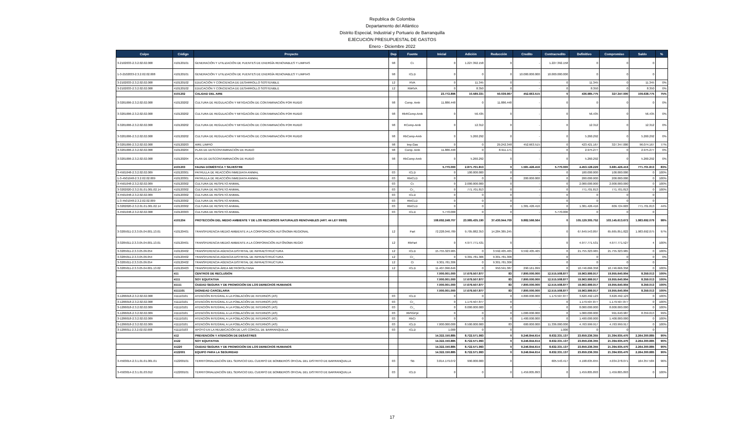Republica de Colombia
Departamento del Atlántico
Distrito Especial, Industrial y Portuario de Barranquilla
EJECUCIÓN PRESUPUESTAL DE GASTOS
Enero - Diciembre 2022
| Cuipo | Código | Proyecto | Dep | Fuente | Inicial | Adición | Reducción | Credito | Contracredito | Definitivo | Compromiso | Saldo | % |
| --- | --- | --- | --- | --- | --- | --- | --- | --- | --- | --- | --- | --- | --- |
| 3-2102033-2.3.2.02.02.008 | 410120101 | GENERACIÓN Y UTILIZACIÓN DE FUENTES DE ENERGÍA RENOVABLES Y LIMPIAS | 98 | Cr. | 0 | 1.227.392.158 | 0 | - | 1.227.392.158 | 0 | 0 | 0 | |
| 1-3-2102033-2.3.2.02.02.008 | 410120101 | GENERACIÓN Y UTILIZACIÓN DE FUENTES DE ENERGÍA RENOVABLES Y LIMPIAS | 98 | ICLD | 0 | 0 | 0 | 10.000.000.000 | 10.000.000.000 | 0 | 0 | 0 | |
| 3-2102033-2.3.2.02.02.008 | 410120102 | EDUCACIÓN Y CONCIENCIA DE DESARROLLO SOSTENIBLE | 12 | RVA | 0 | 11.345 | 0 | - | 0 | 11.345 | 0 | 11.345 | 0% |
| 3-2102033-2.3.2.02.02.008 | 410120102 | EDUCACIÓN Y CONCIENCIA DE DESARROLLO SOSTENIBLE | 12 | RbRVA | 0 | 8.350 | 0 | - | 0 | 8.350 | 0 | 8.350 | 0% |
| | 4101202 | CALIDAD DEL AIRE | | | 23.772.896 | 10.589.331 | 50.039.967 | 452.663.515 | 0 | 436.985.775 | 327.347.000 | 109.638.775 | 75% |
| 3-3201006-2.3.2.02.02.008 | 410120202 | CULTURA DE REGULACIÓN Y MITIGACIÓN DE CONTAMINACIÓN POR RUIDO | 98 | Comp. Amb | 11.886.448 | 0 | 11.886.448 | - | 0 | 0 | 0 | 0 | 0% |
| 3-3201006-2.3.2.02.02.008 | 410120202 | CULTURA DE REGULACIÓN Y MITIGACIÓN DE CONTAMINACIÓN POR RUIDO | 98 | RbRComp-Amb | 0 | 56.435 | 0 | - | 0 | 56.435 | 0 | 56.435 | 0% |
| 3-3201006-2.3.2.02.02.008 | 410120202 | CULTURA DE REGULACIÓN Y MITIGACIÓN DE CONTAMINACIÓN POR RUIDO | 98 | RComp-Amb | 0 | 12.312 | 0 | - | 0 | 12.312 | 0 | 12.312 | 0% |
| 3-3201006-2.3.2.02.02.008 | 410120202 | CULTURA DE REGULACIÓN Y MITIGACIÓN DE CONTAMINACIÓN POR RUIDO | 98 | RbComp-Amb | 0 | 5.260.292 | 0 | - | 0 | 5.260.292 | 0 | 5.260.292 | 0% |
| 3-3201006-2.3.2.02.02.008 | 410120203 | AIRE LIMPIO | 98 | Imp.Gas | 0 | 0 | 29.242.348 | 452.663.515 | 0 | 423.421.167 | 327.347.000 | 96.074.167 | 77% |
| 3-3201006-2.3.2.02.02.008 | 410120204 | PLAN DE DESCONTAMINACIÓN DE RUIDO | 98 | Comp. Amb | 11.886.448 | 0 | 8.911.171 | - | 0 | 2.975.277 | 0 | 2.975.277 | 0% |
| 3-3201006-2.3.2.02.02.008 | 410120204 | PLAN DE DESCONTAMINACIÓN DE RUIDO | 98 | RbComp-Amb | 0 | 5.260.292 | 0 | - | 0 | 5.260.292 | 0 | 5.260.292 | 0% |
| | 4101203 | FAUNA DOMÉSTICA Y SILVESTRE | | | 5.770.000 | 2.871.701.813 | 0 | 1.581.426.416 | 5.770.000 | 4.453.128.229 | 3.681.426.416 | 771.701.813 | 83% |
| 3-4501048-2.3.2.02.02.009 | 410120301 | PATRULLA DE REACCIÓN INMEDIATA ANIMAL | 03 | ICLD | 0 | 100.000.000 | 0 | - | 0 | 100.000.000 | 100.000.000 | 0 | 100% |
| 1-3-4501048-2.3.2.02.02.009 | 410120301 | PATRULLA DE REACCIÓN INMEDIATA ANIMAL | 03 | RbICLD | 0 | 0 | 0 | 200.000.000 | 0 | 200.000.000 | 200.000.000 | 0 | 100% |
| 3-4501048-2.3.2.02.02.009 | 410120302 | CULTURA DE RESPETO ANIMAL | 03 | Cr. | 0 | 2.000.000.000 | 0 | - | 0 | 2.000.000.000 | 2.000.000.000 | 0 | 100% |
| 3-3202020-2.3.2.01.01.001.02.14 | 410120302 | CULTURA DE RESPETO ANIMAL | 03 | Cr_ | 0 | 771.701.813 | 0 | - | 0 | 771.701.813 | 771.701.813 | 0 | 100% |
| 3-4501048-2.3.2.02.02.009 | 410120302 | CULTURA DE RESPETO ANIMAL | 03 | ICLD | 0 | 0 | 0 | - | 0 | 0 | 0 | 0 | |
| 1-3-4501048-2.3.2.02.02.009 | 410120302 | CULTURA DE RESPETO ANIMAL | 03 | RbICLD | 0 | 0 | 0 | - | 0 | 0 | 0 | 0 | |
| 3-3202020-2.3.2.01.01.001.02.14 | 410120302 | CULTURA DE RESPETO ANIMAL | 03 | RbICLD | 0 | 0 | 0 | 1.381.426.416 | 0 | 1.381.426.416 | 609.724.603 | 771.701.813 | 44% |
| 3-4501048-2.3.2.02.02.008 | 410120303 | CULTURA DE RESPETO ANIMAL | 03 | ICLD | 5.770.000 | 0 | 0 | - | 5.770.000 | 0 | 0 | 0 | |
| | 4101204 | PROTECCIÓN DEL MEDIO AMBIENTE Y DE LOS RECURSOS NATURALES RENOVABLES (ART. 44 LEY 99/93) | | | 108.692.248.707 | 23.985.435.190 | 37.430.944.709 | 9.882.566.564 | 0 | 105.129.305.752 | 103.145.613.672 | 1.983.692.079 | 98% |
| 3-3205011-2.3.3.05.04.001.13.01 | 410120401 | TRANSFERENCIA MEDIO AMBIENTE A LA CORPORACIÓN AUTÓNOMA REGIONAL | 12 | Part | 72.228.046.789 | 9.705.882.353 | 14.284.385.245 | - | 0 | 67.649.543.897 | 65.665.851.822 | 1.983.692.075 | 97% |
| 3-3205011-2.3.3.05.04.001.13.01 | 410120401 | TRANSFERENCIA MEDIO AMBIENTE A LA CORPORACIÓN AUTÓNOMA REGIO | 12 | RbPart | 0 | 4.977.771.531 | 0 | - | 0 | 4.977.771.531 | 4.977.771.527 | 4 | 100% |
| 3-3205011-2.3.3.05.09.054 | 410120402 | TRANSFERENCIA AGENCIA DISTRITAL DE INFRAESTRUCTURA | 12 | ICLD | 15.755.323.965 | 0 | 3.592.405.465 | 9.592.405.465 | 0 | 21.755.323.965 | 21.755.323.965 | 0 | 100% |
| 3-3205011-2.3.3.05.09.054 | 410120402 | TRANSFERENCIA AGENCIA DISTRITAL DE INFRAESTRUCTURA | 12 | Cr_ | 0 | 9.301.781.306 | 9.301.781.306 | - | 0 | 0 | 0 | 0 | 0% |
| 3-3205011-2.3.3.05.09.054 | 410120402 | TRANSFERENCIA AGENCIA DISTRITAL DE INFRAESTRUCTURA | 12 | Cr | 9.301.781.306 | 0 | 9.301.781.306 | - | 0 | 0 | 0 | 0 | |
| 3-3205011-2.3.3.05.04.001.13.02 | 410120403 | TRANSFERENCIA ÁREA METROPOLITANA | 12 | ICLD | 11.407.096.646 | 0 | 950.591.387 | 290.161.099 | 0 | 10.746.666.358 | 10.746.666.358 | 0 | 100% |
| | 411 | CENTROS DE RECLUSIÓN | | | 7.000.001.000 | 17.679.507.877 | 83 | 7.800.000.000 | 12.515.508.877 | 19.963.999.917 | 19.955.640.904 | 8.359.013 | 100% |
| | 4111 | SOY EQUITATIVA | | | 7.000.001.000 | 17.679.507.877 | 83 | 7.800.000.000 | 12.515.508.877 | 19.963.999.917 | 19.955.640.904 | 8.359.013 | 100% |
| | 41111 | CIUDAD SEGURA Y DE PROMOCIÓN DE LOS DERECHOS HUMANOS | | | 7.000.001.000 | 17.679.507.877 | 83 | 7.800.000.000 | 12.515.508.877 | 19.963.999.917 | 19.955.640.904 | 8.359.013 | 100% |
| | 4111101 | DIGNIDAD CARCELARIA | | | 7.000.001.000 | 17.679.507.877 | 83 | 7.800.000.000 | 12.515.508.877 | 19.963.999.917 | 19.955.640.904 | 8.359.013 | 100% |
| 3-1206018-2.3.2.02.02.008 | 411110101 | ATENCIÓN INTEGRAL A LA POBLACIÓN DE INTERNOS (AS) | 03 | ICLD | 0 | 0 | 0 | 4.800.000.000 | 1.179.507.877 | 3.620.492.123 | 3.620.492.123 | 0 | 100% |
| 3-1206018-2.3.2.02.02.008 | 411110101 | ATENCIÓN INTEGRAL A LA POBLACIÓN DE INTERNOS (AS) | 03 | Cr_ | 0 | 1.179.507.877 | 0 | - | 0 | 1.179.507.877 | 1.179.507.877 | 0 | 100% |
| 3-1206018-2.3.2.02.02.009 | 411110101 | ATENCIÓN INTEGRAL A LA POBLACIÓN DE INTERNOS (AS) | 03 | Cr_ | 0 | 8.000.000.000 | 0 | - | 0 | 8.000.000.000 | 8.000.000.000 | 0 | 100% |
| 3-1206018-2.3.2.02.02.009 | 411110101 | ATENCIÓN INTEGRAL A LA POBLACIÓN DE INTERNOS (AS) | 03 | RbSGPpl | 0 | 0 | 0 | 1.000.000.000 | 0 | 1.000.000.000 | 991.640.987 | 8.359.013 | 99% |
| 3-1206018-2.3.2.02.02.009 | 411110101 | ATENCIÓN INTEGRAL A LA POBLACIÓN DE INTERNOS (AS) | 03 | RbCr | 0 | 0 | 0 | 1.400.000.000 | 0 | 1.400.000.000 | 1.400.000.000 | 0 | 100% |
| 3-1206018-2.3.2.02.02.009 | 411110101 | ATENCIÓN INTEGRAL A LA POBLACIÓN DE INTERNOS (AS) | 03 | ICLD | 7.000.000.000 | 8.500.000.000 | 83 | 600.000.000 | 11.336.000.000 | 4.763.999.917 | 4.763.999.917 | 0 | 100% |
| 3-1206011-2.3.2.02.02.008 | 411110103 | APOYO EN LA REUBICACIÓN DE LAS CORCEL DE BARRANQUILLA | 03 | ICLD | 1.000 | 0 | 0 | - | 1.000 | 0 | 0 | 0 | |
| | 412 | PREVENCIÓN Y ATENCIÓN DE DESASTRES | | | 14.322.150.885 | 8.722.571.993 | 0 | 9.246.844.614 | 8.632.331.137 | 23.659.236.355 | 21.394.935.470 | 2.264.300.885 | 90% |
| | 4122 | SOY EQUITATIVA | | | 14.322.150.885 | 8.722.571.993 | 0 | 9.246.844.614 | 8.632.331.137 | 23.659.236.355 | 21.394.935.470 | 2.264.300.885 | 90% |
| | 41220 | CIUDAD SEGURA Y DE PROMOCIÓN DE LOS DERECHOS HUMANOS | | | 14.322.150.885 | 8.722.571.993 | 0 | 9.246.844.614 | 8.632.331.137 | 23.659.236.355 | 21.394.935.470 | 2.264.300.885 | 90% |
| | 4122001 | EQUIPO PARA LA SEGURIDAD | | | 14.322.150.885 | 8.722.571.993 | 0 | 9.246.844.614 | 8.632.331.137 | 23.659.236.355 | 21.394.935.470 | 2.264.300.885 | 90% |
| 3-4503014-2.3.1.01.01.001.01 | 412200101 | TERRITORIALIZACIÓN DEL SERVICIO DEL CUERPO DE BOMBEROS OFICIAL DEL DISTRITO DE BARRANQUILLA | 03 | SB | 3.814.179.072 | 990.000.000 | 0 | - | 605.543.417 | 4.198.635.655 | 4.034.278.071 | 164.357.584 | 96% |
| 3-4503014-2.3.1.01.03.012 | 412200101 | TERRITORIALIZACIÓN DEL SERVICIO DEL CUERPO DE BOMBEROS OFICIAL DEL DISTRITO DE BARRANQUILLA | 03 | ICLD | 0 | 0 | 0 | 1.459.805.893 | 0 | 1.459.805.893 | 1.459.805.893 | 0 | 100% |
17